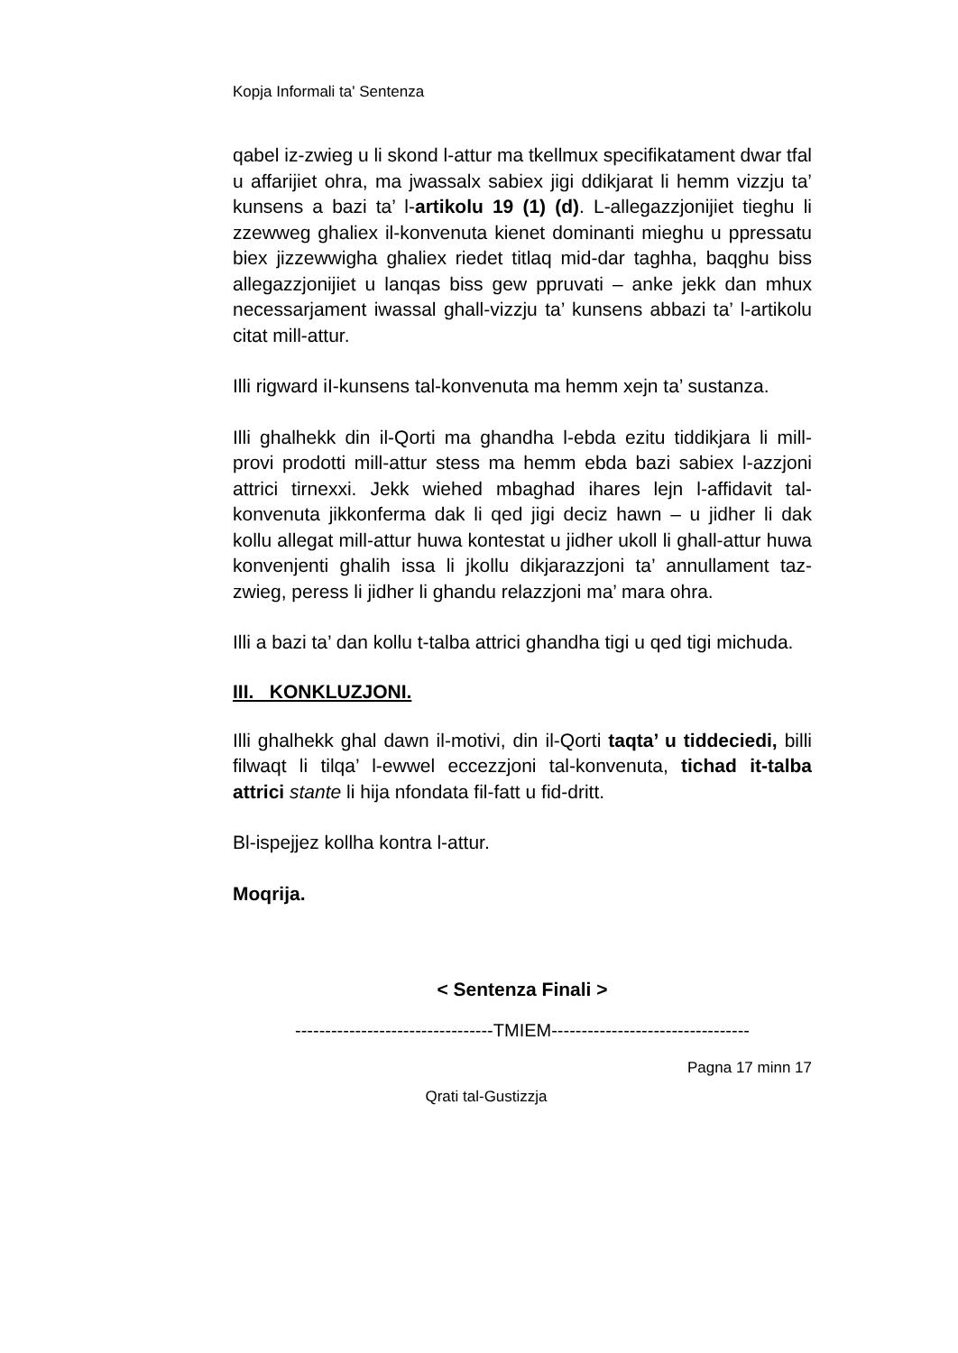Kopja Informali ta' Sentenza
qabel iz-zwieg u li skond l-attur ma tkellmux specifikatament dwar tfal u affarijiet ohra, ma jwassalx sabiex jigi ddikjarat li hemm vizzju ta’ kunsens a bazi ta’ l-artikolu 19 (1) (d). L-allegazzjonijiet tieghu li zzewweg ghaliex il-konvenuta kienet dominanti mieghu u ppressatu biex jizzewwigha ghaliex riedet titlaq mid-dar taghha, baqghu biss allegazzjonijiet u lanqas biss gew ppruvati – anke jekk dan mhux necessarjament iwassal ghall-vizzju ta’ kunsens abbazi ta’ l-artikolu citat mill-attur.
Illi rigward iI-kunsens tal-konvenuta ma hemm xejn ta’ sustanza.
Illi ghalhekk din il-Qorti ma ghandha l-ebda ezitu tiddikjara li mill-provi prodotti mill-attur stess ma hemm ebda bazi sabiex l-azzjoni attrici tirnexxi. Jekk wiehed mbaghad ihares lejn l-affidavit tal-konvenuta jikkonferma dak li qed jigi deciz hawn – u jidher li dak kollu allegat mill-attur huwa kontestat u jidher ukoll li ghall-attur huwa konvenjenti ghalih issa li jkollu dikjarazzjoni ta’ annullament taz-zwieg, peress li jidher li ghandu relazzjoni ma’ mara ohra.
Illi a bazi ta’ dan kollu t-talba attrici ghandha tigi u qed tigi michuda.
III. KONKLUZJONI.
Illi ghalhekk ghal dawn il-motivi, din il-Qorti taqta’ u tiddeciedi, billi filwaqt li tilqa’ l-ewwel eccezzjoni tal-konvenuta, tichad it-talba attrici stante li hija nfondata fil-fatt u fid-dritt.
Bl-ispejjez kollha kontra l-attur.
Moqrija.
< Sentenza Finali >
---------------------------------TMIEM---------------------------------
Pagna 17 minn 17
Qrati tal-Gustizzja